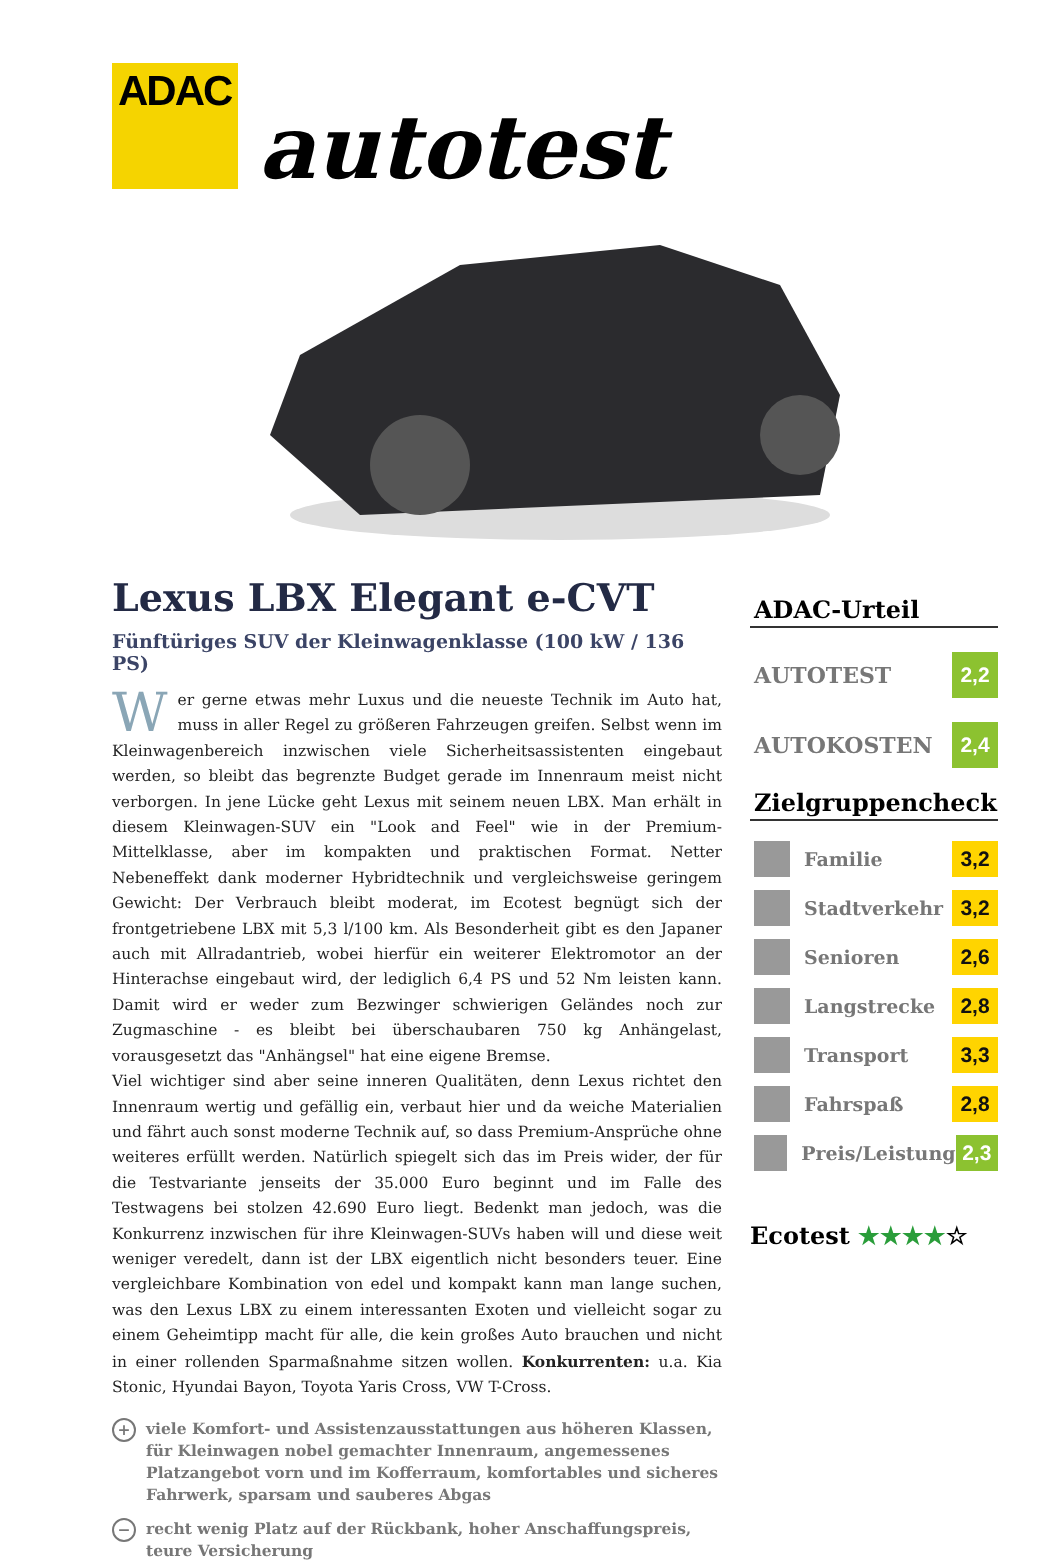ADAC
autotest
Lexus LBX Elegant e-CVT
Fünftüriges SUV der Kleinwagenklasse (100 kW / 136 PS)
Wer gerne etwas mehr Luxus und die neueste Technik im Auto hat, muss in aller Regel zu größeren Fahrzeugen greifen. Selbst wenn im Kleinwagenbereich inzwischen viele Sicherheitsassistenten eingebaut werden, so bleibt das begrenzte Budget gerade im Innenraum meist nicht verborgen. In jene Lücke geht Lexus mit seinem neuen LBX. Man erhält in diesem Kleinwagen-SUV ein "Look and Feel" wie in der Premium-Mittelklasse, aber im kompakten und praktischen Format. Netter Nebeneffekt dank moderner Hybridtechnik und vergleichsweise geringem Gewicht: Der Verbrauch bleibt moderat, im Ecotest begnügt sich der frontgetriebene LBX mit 5,3 l/100 km. Als Besonderheit gibt es den Japaner auch mit Allradantrieb, wobei hierfür ein weiterer Elektromotor an der Hinterachse eingebaut wird, der lediglich 6,4 PS und 52 Nm leisten kann. Damit wird er weder zum Bezwinger schwierigen Geländes noch zur Zugmaschine - es bleibt bei überschaubaren 750 kg Anhängelast, vorausgesetzt das "Anhängsel" hat eine eigene Bremse.
Viel wichtiger sind aber seine inneren Qualitäten, denn Lexus richtet den Innenraum wertig und gefällig ein, verbaut hier und da weiche Materialien und fährt auch sonst moderne Technik auf, so dass Premium-Ansprüche ohne weiteres erfüllt werden. Natürlich spiegelt sich das im Preis wider, der für die Testvariante jenseits der 35.000 Euro beginnt und im Falle des Testwagens bei stolzen 42.690 Euro liegt. Bedenkt man jedoch, was die Konkurrenz inzwischen für ihre Kleinwagen-SUVs haben will und diese weit weniger veredelt, dann ist der LBX eigentlich nicht besonders teuer. Eine vergleichbare Kombination von edel und kompakt kann man lange suchen, was den Lexus LBX zu einem interessanten Exoten und vielleicht sogar zu einem Geheimtipp macht für alle, die kein großes Auto brauchen und nicht in einer rollenden Sparmaßnahme sitzen wollen. Konkurrenten: u.a. Kia Stonic, Hyundai Bayon, Toyota Yaris Cross, VW T-Cross.
+ viele Komfort- und Assistenzausstattungen aus höheren Klassen, für Kleinwagen nobel gemachter Innenraum, angemessenes Platzangebot vorn und im Kofferraum, komfortables und sicheres Fahrwerk, sparsam und sauberes Abgas
− recht wenig Platz auf der Rückbank, hoher Anschaffungspreis, teure Versicherung
ADAC-Urteil
AUTOTEST
2,2
AUTOKOSTEN
2,4
Zielgruppencheck
Familie
3,2
Stadtverkehr
3,2
Senioren
2,6
Langstrecke
2,8
Transport
3,3
Fahrspaß
2,8
Preis/Leistung
2,3
Ecotest ★★★★☆